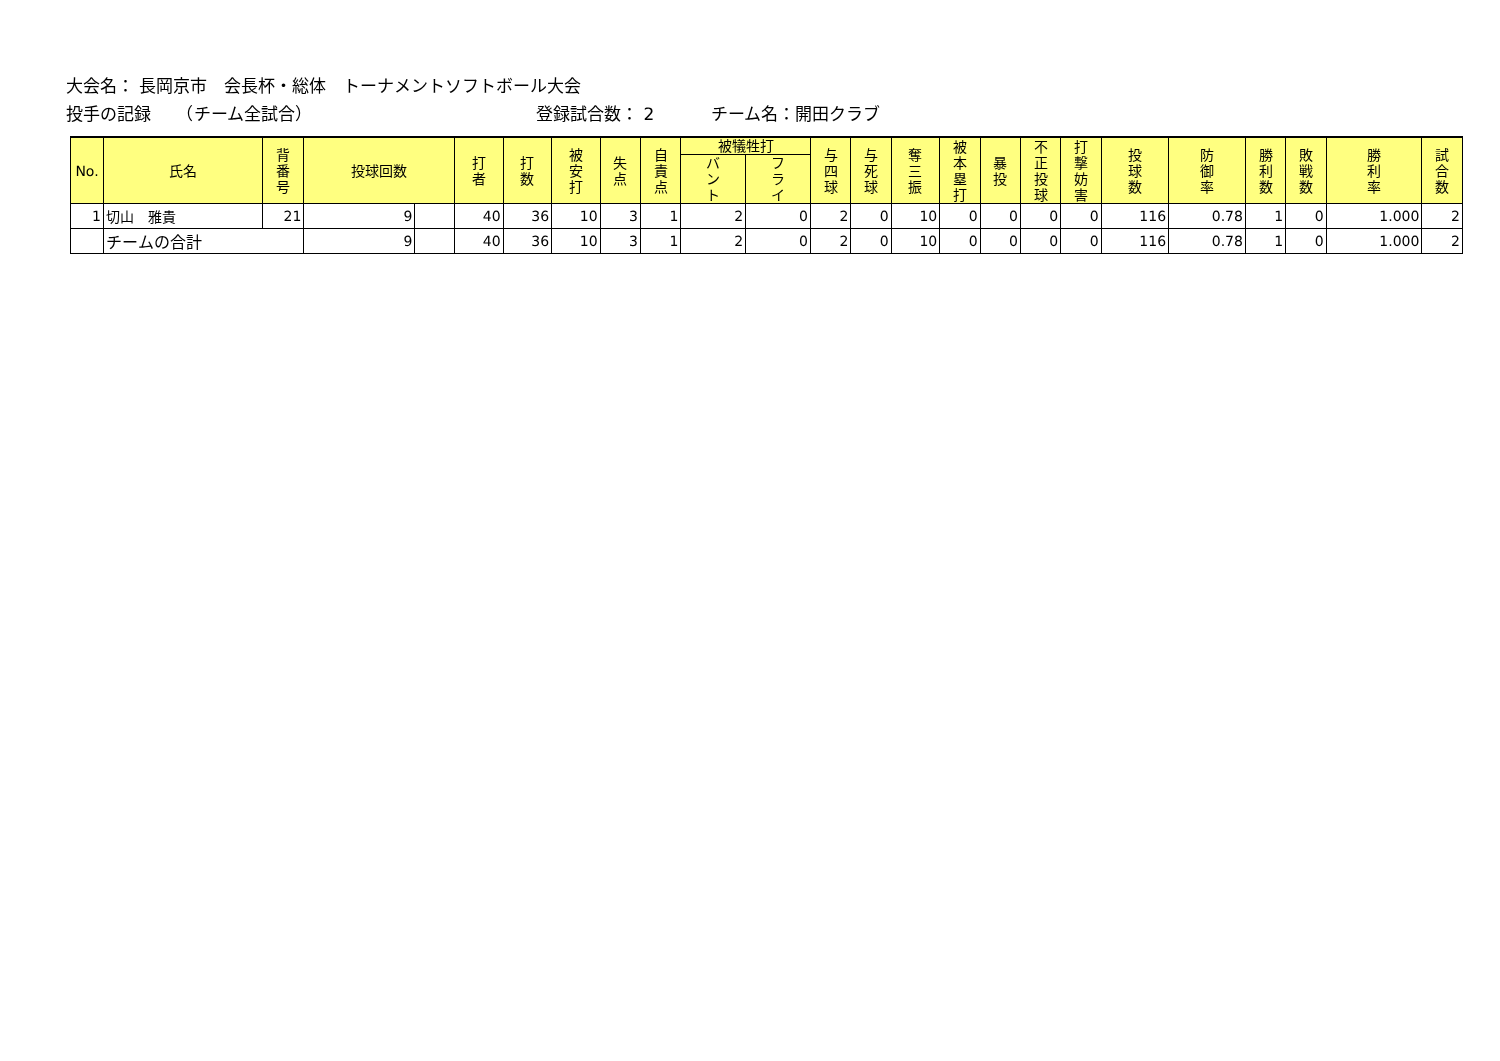大会名： 長岡京市　会長杯・総体　トーナメントソフトボール大会
投手の記録　　（チーム全試合） 登録試合数： 2 チーム名：開田クラブ
| No. | 氏名 | 背番号 | 投球回数 | | 打者 | 打数 | 被安打 | 失点 | 自責点 | 被犠牲打 | | 与四球 | 与死球 | 奪三振 | 被本塁打 | 暴投 | 不正投球 | 打撃妨害 | 投球数 | 防御率 | 勝利数 | 敗戦数 | 勝利率 | 試合数 |
| --- | --- | --- | --- | --- | --- | --- | --- | --- | --- | --- | --- | --- | --- | --- | --- | --- | --- | --- | --- | --- | --- | --- | --- | --- |
| | | | | | | | | | | バント | フライ | | | | | | | | | | | | | |
| 1 | 切山 雅貴 | 21 | 9 | | 40 | 36 | 10 | 3 | 1 | 2 | 0 | 2 | 0 | 10 | 0 | 0 | 0 | 0 | 116 | 0.78 | 1 | 0 | 1.000 | 2 |
| | チームの合計 | | 9 | | 40 | 36 | 10 | 3 | 1 | 2 | 0 | 2 | 0 | 10 | 0 | 0 | 0 | 0 | 116 | 0.78 | 1 | 0 | 1.000 | 2 |